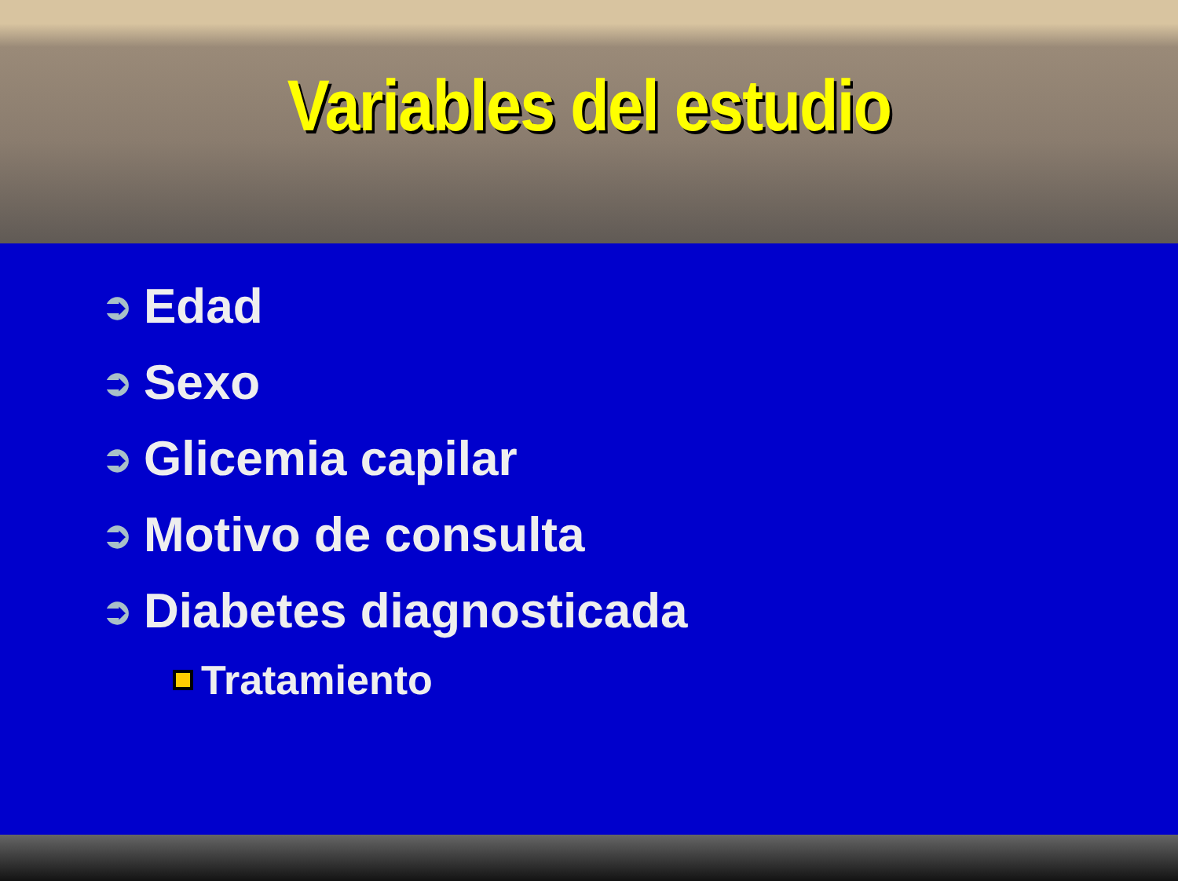Variables del estudio
➲ Edad
➲ Sexo
➲ Glicemia capilar
➲ Motivo de consulta
➲ Diabetes diagnosticada
Tratamiento